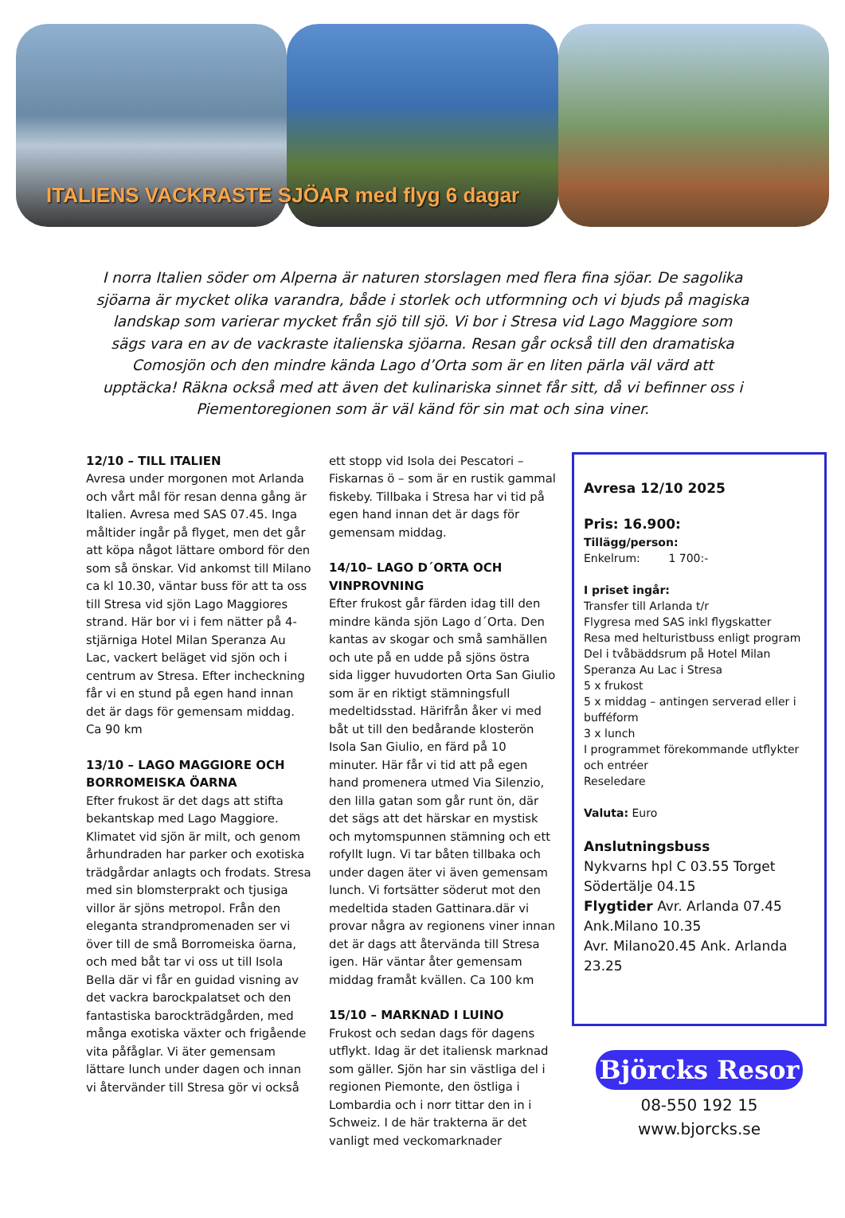ITALIENS VACKRASTE SJÖAR med flyg 6 dagar
I norra Italien söder om Alperna är naturen storslagen med flera fina sjöar. De sagolika sjöarna är mycket olika varandra, både i storlek och utformning och vi bjuds på magiska landskap som varierar mycket från sjö till sjö. Vi bor i Stresa vid Lago Maggiore som sägs vara en av de vackraste italienska sjöarna. Resan går också till den dramatiska Comosjön och den mindre kända Lago d’Orta som är en liten pärla väl värd att upptäcka! Räkna också med att även det kulinariska sinnet får sitt, då vi befinner oss i Piementoregionen som är väl känd för sin mat och sina viner.
12/10 – TILL ITALIEN
Avresa under morgonen mot Arlanda och vårt mål för resan denna gång är Italien. Avresa med SAS 07.45. Inga måltider ingår på flyget, men det går att köpa något lättare ombord för den som så önskar. Vid ankomst till Milano ca kl 10.30, väntar buss för att ta oss till Stresa vid sjön Lago Maggiores strand. Här bor vi i fem nätter på 4- stjärniga Hotel Milan Speranza Au Lac, vackert beläget vid sjön och i centrum av Stresa. Efter incheckning får vi en stund på egen hand innan det är dags för gemensam middag. Ca 90 km
13/10 – LAGO MAGGIORE OCH BORROMEISKA ÖARNA
Efter frukost är det dags att stifta bekantskap med Lago Maggiore. Klimatet vid sjön är milt, och genom århundraden har parker och exotiska trädgårdar anlagts och frodats. Stresa med sin blomsterprakt och tjusiga villor är sjöns metropol. Från den eleganta strandpromenaden ser vi över till de små Borromeiska öarna, och med båt tar vi oss ut till Isola Bella där vi får en guidad visning av det vackra barockpalatset och den fantastiska barockträdgården, med många exotiska växter och frigående vita påfåglar. Vi äter gemensam lättare lunch under dagen och innan vi återvänder till Stresa gör vi också
ett stopp vid Isola dei Pescatori – Fiskarnas ö – som är en rustik gammal fiskeby. Tillbaka i Stresa har vi tid på egen hand innan det är dags för gemensam middag.
14/10– LAGO D´ORTA OCH VINPROVNING
Efter frukost går färden idag till den mindre kända sjön Lago d´Orta. Den kantas av skogar och små samhällen och ute på en udde på sjöns östra sida ligger huvudorten Orta San Giulio som är en riktigt stämningsfull medeltidsstad. Härifrån åker vi med båt ut till den bedårande klosterön Isola San Giulio, en färd på 10 minuter. Här får vi tid att på egen hand promenera utmed Via Silenzio, den lilla gatan som går runt ön, där det sägs att det härskar en mystisk och mytomspunnen stämning och ett rofyllt lugn. Vi tar båten tillbaka och under dagen äter vi även gemensam lunch. Vi fortsätter söderut mot den medeltida staden Gattinara.där vi provar några av regionens viner innan det är dags att återvända till Stresa igen. Här väntar åter gemensam middag framåt kvällen. Ca 100 km
15/10 – MARKNAD I LUINO
Frukost och sedan dags för dagens utflykt. Idag är det italiensk marknad som gäller. Sjön har sin västliga del i regionen Piemonte, den östliga i Lombardia och i norr tittar den in i Schweiz. I de här trakterna är det vanligt med veckomarknader
Avresa 12/10 2025
Pris: 16.900:
Tillägg/person:
Enkelrum: 1 700:-
I priset ingår:
Transfer till Arlanda t/r
Flygresa med SAS inkl flygskatter
Resa med helturistbuss enligt program
Del i tvåbäddsrum på Hotel Milan Speranza Au Lac i Stresa
5 x frukost
5 x middag – antingen serverad eller i bufféform
3 x lunch
I programmet förekommande utflykter och entréer
Reseledare
Valuta: Euro
Anslutningsbuss
Nykvarns hpl C 03.55 Torget
Södertälje 04.15
Flygtider Avr. Arlanda 07.45 Ank.Milano 10.35
Avr. Milano20.45 Ank. Arlanda 23.25
Björcks Resor
08-550 192 15
www.bjorcks.se